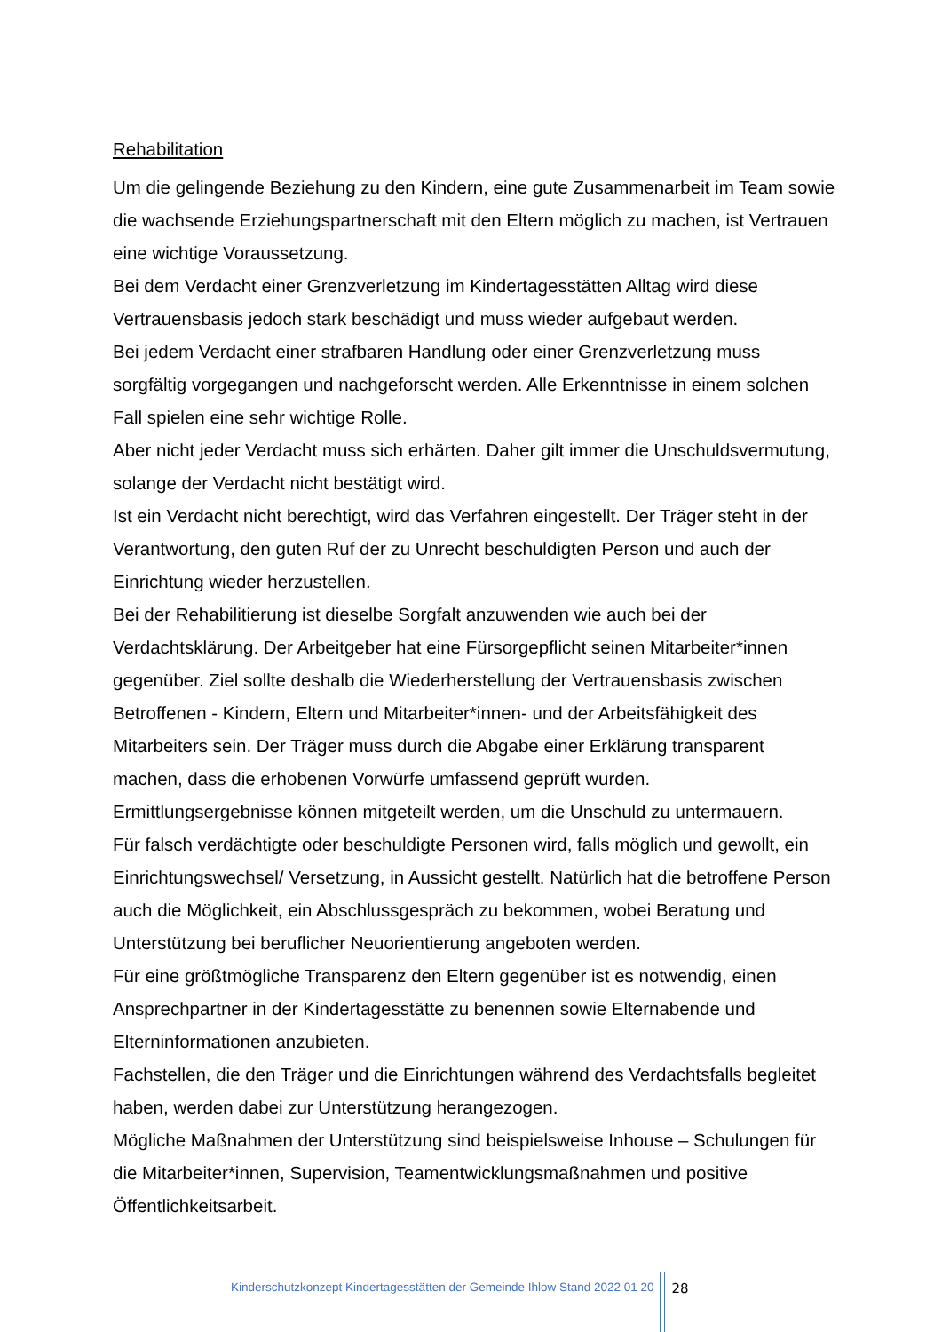Rehabilitation
Um die gelingende Beziehung zu den Kindern, eine gute Zusammenarbeit im Team sowie die wachsende Erziehungspartnerschaft mit den Eltern möglich zu machen, ist Vertrauen eine wichtige Voraussetzung.
Bei dem Verdacht einer Grenzverletzung im Kindertagesstätten Alltag wird diese Vertrauensbasis jedoch stark beschädigt und muss wieder aufgebaut werden.
Bei jedem Verdacht einer strafbaren Handlung oder einer Grenzverletzung muss sorgfältig vorgegangen und nachgeforscht werden. Alle Erkenntnisse in einem solchen Fall spielen eine sehr wichtige Rolle.
Aber nicht jeder Verdacht muss sich erhärten. Daher gilt immer die Unschuldsvermutung, solange der Verdacht nicht bestätigt wird.
Ist ein Verdacht nicht berechtigt, wird das Verfahren eingestellt. Der Träger steht in der Verantwortung, den guten Ruf der zu Unrecht beschuldigten Person und auch der Einrichtung wieder herzustellen.
Bei der Rehabilitierung ist dieselbe Sorgfalt anzuwenden wie auch bei der Verdachtsklärung. Der Arbeitgeber hat eine Fürsorgepflicht seinen Mitarbeiter*innen gegenüber. Ziel sollte deshalb die Wiederherstellung der Vertrauensbasis zwischen Betroffenen - Kindern, Eltern und Mitarbeiter*innen- und der Arbeitsfähigkeit des Mitarbeiters sein. Der Träger muss durch die Abgabe einer Erklärung transparent machen, dass die erhobenen Vorwürfe umfassend geprüft wurden.
Ermittlungsergebnisse können mitgeteilt werden, um die Unschuld zu untermauern.
Für falsch verdächtigte oder beschuldigte Personen wird, falls möglich und gewollt, ein Einrichtungswechsel/ Versetzung, in Aussicht gestellt. Natürlich hat die betroffene Person auch die Möglichkeit, ein Abschlussgespräch zu bekommen, wobei Beratung und Unterstützung bei beruflicher Neuorientierung angeboten werden.
Für eine größtmögliche Transparenz den Eltern gegenüber ist es notwendig, einen Ansprechpartner in der Kindertagesstätte zu benennen sowie Elternabende und Elterninformationen anzubieten.
Fachstellen, die den Träger und die Einrichtungen während des Verdachtsfalls begleitet haben, werden dabei zur Unterstützung herangezogen.
Mögliche Maßnahmen der Unterstützung sind beispielsweise Inhouse – Schulungen für die Mitarbeiter*innen, Supervision, Teamentwicklungsmaßnahmen und positive Öffentlichkeitsarbeit.
Kinderschutzkonzept Kindertagesstätten der Gemeinde Ihlow Stand 2022 01 20
28